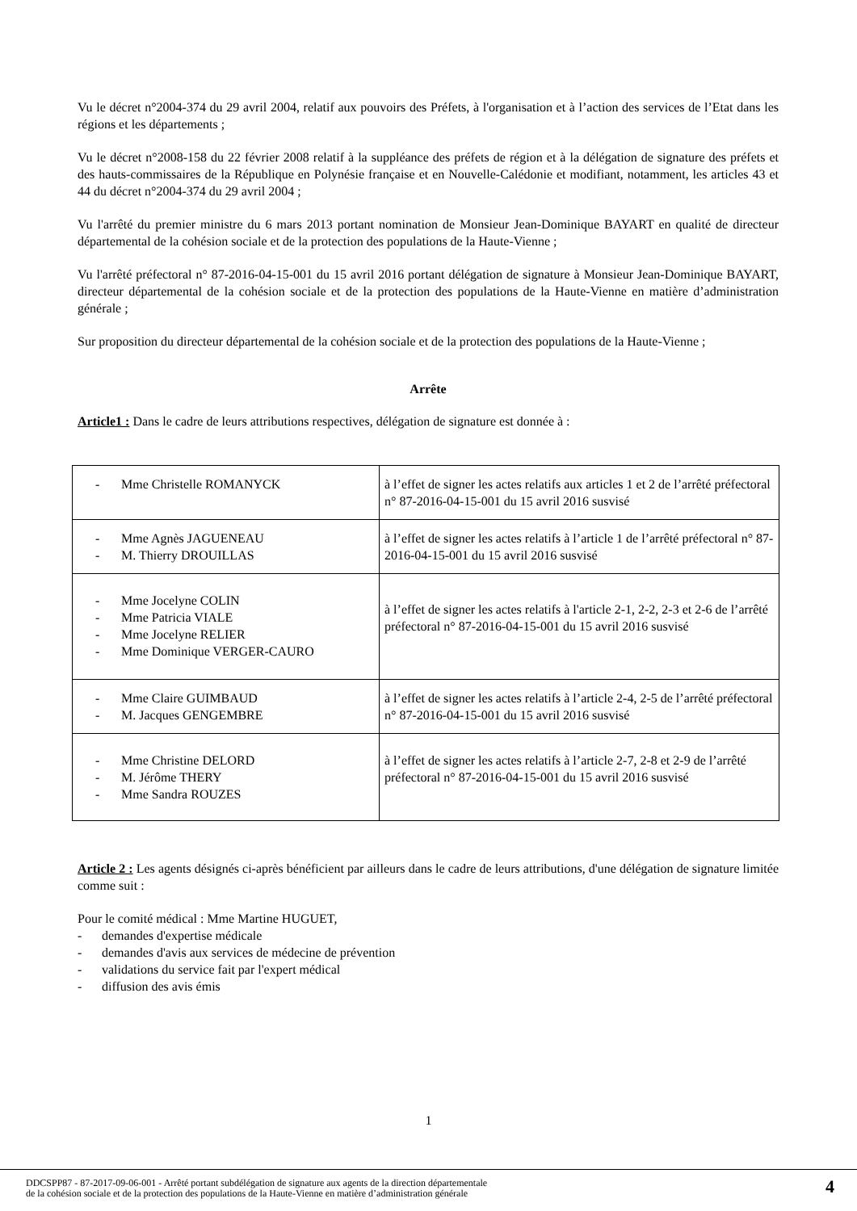Vu le décret n°2004-374 du 29 avril 2004, relatif aux pouvoirs des Préfets, à l'organisation et à l’action des services de l’Etat dans les régions et les départements ;
Vu le décret n°2008-158 du 22 février 2008 relatif à la suppléance des préfets de région et à la délégation de signature des préfets et des hauts-commissaires de la République en Polynésie française et en Nouvelle-Calédonie et modifiant, notamment, les articles 43 et 44 du décret n°2004-374 du 29 avril 2004 ;
Vu l'arrêté du premier ministre du 6 mars 2013 portant nomination de Monsieur Jean-Dominique BAYART en qualité de directeur départemental de la cohésion sociale et de la protection des populations de la Haute-Vienne ;
Vu l'arrêté préfectoral n° 87-2016-04-15-001 du 15 avril 2016 portant délégation de signature à Monsieur Jean-Dominique BAYART, directeur départemental de la cohésion sociale et de la protection des populations de la Haute-Vienne en matière d’administration générale ;
Sur proposition du directeur départemental de la cohésion sociale et de la protection des populations de la Haute-Vienne ;
Arrête
Article1 : Dans le cadre de leurs attributions respectives, délégation de signature est donnée à :
| - Mme Christelle ROMANYCK | à l’effet de signer les actes relatifs aux articles 1 et 2 de l’arrêté préfectoral n° 87-2016-04-15-001 du 15 avril 2016 susvisé |
| - Mme Agnès JAGUENEAU - M. Thierry DROUILLAS | à l’effet de signer les actes relatifs à l’article 1 de l’arrêté préfectoral n° 87-2016-04-15-001 du 15 avril 2016 susvisé |
| - Mme Jocelyne COLIN - Mme Patricia VIALE - Mme Jocelyne RELIER - Mme Dominique VERGER-CAURO | à l’effet de signer les actes relatifs à l'article 2-1, 2-2, 2-3 et 2-6 de l’arrêté préfectoral n° 87-2016-04-15-001 du 15 avril 2016 susvisé |
| - Mme Claire GUIMBAUD - M. Jacques GENGEMBRE | à l’effet de signer les actes relatifs à l’article 2-4, 2-5 de l’arrêté préfectoral n° 87-2016-04-15-001 du 15 avril 2016 susvisé |
| - Mme Christine DELORD - M. Jérôme THERY - Mme Sandra ROUZES | à l’effet de signer les actes relatifs à l’article 2-7, 2-8 et 2-9 de l’arrêté préfectoral n° 87-2016-04-15-001 du 15 avril 2016 susvisé |
Article 2 : Les agents désignés ci-après bénéficient par ailleurs dans le cadre de leurs attributions, d'une délégation de signature limitée comme suit :
Pour le comité médical : Mme Martine HUGUET,
- demandes d'expertise médicale
- demandes d'avis aux services de médecine de prévention
- validations du service fait par l'expert médical
- diffusion des avis émis
1
DDCSPP87 - 87-2017-09-06-001 - Arrêté portant subdélégation de signature aux agents de la direction départementale
de la cohésion sociale et de la protection des populations de la Haute-Vienne en matière d’administration générale
4